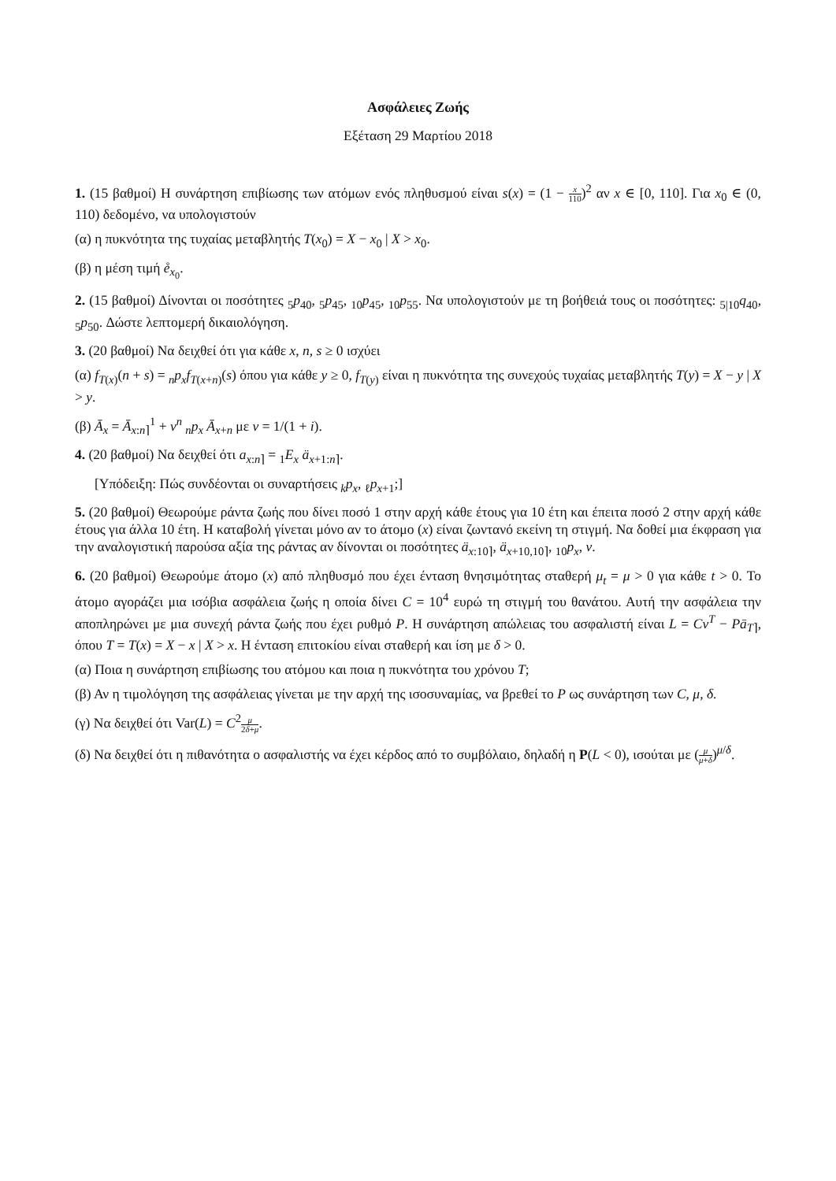Ασφάλειες Ζωής
Εξέταση 29 Μαρτίου 2018
1. (15 βαθμοί) Η συνάρτηση επιβίωσης των ατόμων ενός πληθυσμού είναι s(x) = (1 − x 110)<sup>2</sup> αν x ∈ [0, 110]. Για x<sub>0</sub> ∈ (0, 110) δεδομένο, να υπολογιστούν
(α) η πυκνότητα της τυχαίας μεταβλητής T(x<sub>0</sub>) = X − x<sub>0</sub> | X > x<sub>0</sub>.
(β) η μέση τιμή e̊<sub>x<sub>0</sub></sub>.
2. (15 βαθμοί) Δίνονται οι ποσότητες <sub>5</sub>p<sub>40</sub>, <sub>5</sub>p<sub>45</sub>, <sub>10</sub>p<sub>45</sub>, <sub>10</sub>p<sub>55</sub>. Να υπολογιστούν με τη βοήθειά τους οι ποσότητες: <sub>5|10</sub>q<sub>40</sub>, <sub>5</sub>p<sub>50</sub>. Δώστε λεπτομερή δικαιολόγηση.
3. (20 βαθμοί) Να δειχθεί ότι για κάθε x, n, s ≥ 0 ισχύει
(α) f<sub>T(x)</sub>(n + s) = <sub>n</sub>p<sub>x</sub>f<sub>T(x+n)</sub>(s) όπου για κάθε y ≥ 0, f<sub>T(y)</sub> είναι η πυκνότητα της συνεχούς τυχαίας μεταβλητής T(y) = X − y | X > y.
(β) Ā<sub>x</sub> = Ā<sub>x:n⌉</sub><sup>1</sup> + v<sup>n</sup> <sub>n</sub>p<sub>x</sub> Ā<sub>x+n</sub> με v = 1/(1 + i).
4. (20 βαθμοί) Να δειχθεί ότι a<sub>x:n⌉</sub> = <sub>1</sub>E<sub>x</sub> ä<sub>x+1:n⌉</sub>.
[Υπόδειξη: Πώς συνδέονται οι συναρτήσεις <sub>k</sub>p<sub>x</sub>, <sub>ℓ</sub>p<sub>x+1</sub>;]
5. (20 βαθμοί) Θεωρούμε ράντα ζωής που δίνει ποσό 1 στην αρχή κάθε έτους για 10 έτη και έπειτα ποσό 2 στην αρχή κάθε έτους για άλλα 10 έτη. Η καταβολή γίνεται μόνο αν το άτομο (x) είναι ζωντανό εκείνη τη στιγμή. Να δοθεί μια έκφραση για την αναλογιστική παρούσα αξία της ράντας αν δίνονται οι ποσότητες ä<sub>x:10⌉</sub>, ä<sub>x+10,10⌉</sub>, <sub>10</sub>p<sub>x</sub>, v.
6. (20 βαθμοί) Θεωρούμε άτομο (x) από πληθυσμό που έχει ένταση θνησιμότητας σταθερή μ<sub>t</sub> = μ > 0 για κάθε t > 0. Το άτομο αγοράζει μια ισόβια ασφάλεια ζωής η οποία δίνει C = 10<sup>4</sup> ευρώ τη στιγμή του θανάτου. Αυτή την ασφάλεια την αποπληρώνει με μια συνεχή ράντα ζωής που έχει ρυθμό P. Η συνάρτηση απώλειας του ασφαλιστή είναι L = Cv<sup>T</sup> − Pā<sub>T⌉</sub>, όπου T = T(x) = X − x | X > x. Η ένταση επιτοκίου είναι σταθερή και ίση με δ > 0.
(α) Ποια η συνάρτηση επιβίωσης του ατόμου και ποια η πυκνότητα του χρόνου T;
(β) Αν η τιμολόγηση της ασφάλειας γίνεται με την αρχή της ισοσυναμίας, να βρεθεί το P ως συνάρτηση των C, μ, δ.
(γ) Να δειχθεί ότι Var(L) = C<sup>2</sup>μ 2δ+μ.
(δ) Να δειχθεί ότι η πιθανότητα ο ασφαλιστής να έχει κέρδος από το συμβόλαιο, δηλαδή η P(L < 0), ισούται με (μ μ+δ)<sup>μ/δ</sup>.